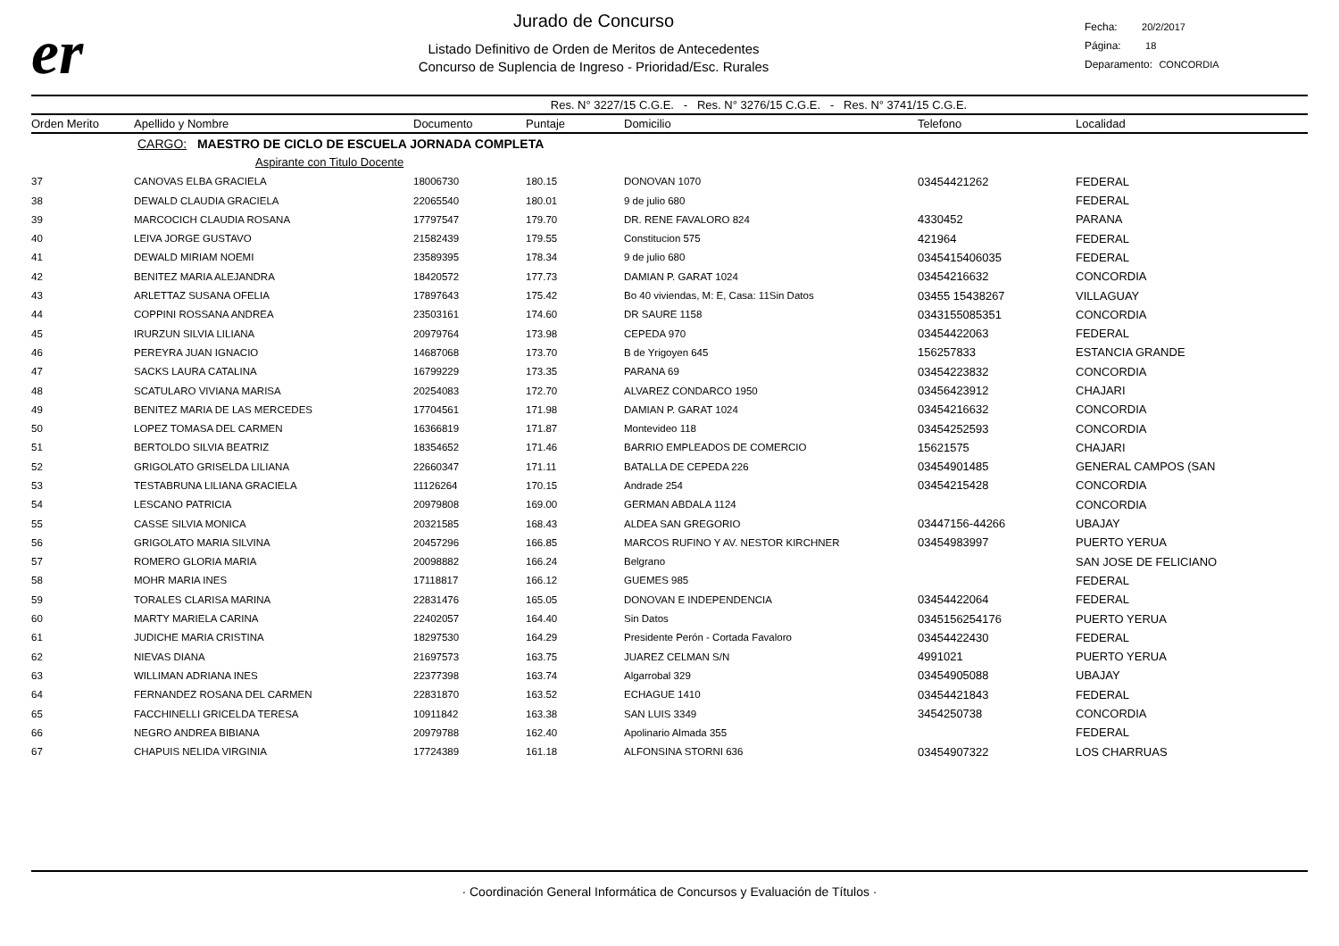er
Jurado de Concurso
Listado Definitivo de Orden de Meritos de Antecedentes
Concurso de Suplencia de Ingreso - Prioridad/Esc. Rurales
Fecha: 20/2/2017
Página: 18
Deparamento: CONCORDIA
Res. N° 3227/15 C.G.E. - Res. N° 3276/15 C.G.E. - Res. N° 3741/15 C.G.E.
| Orden Merito | Apellido y Nombre | Documento | Puntaje | Domicilio | Telefono | Localidad |
| --- | --- | --- | --- | --- | --- | --- |
| | CARGO: MAESTRO DE CICLO DE ESCUELA JORNADA COMPLETA | | | | | |
| | Aspirante con Titulo Docente | | | | | |
| 37 | CANOVAS ELBA GRACIELA | 18006730 | 180.15 | DONOVAN 1070 | 03454421262 | FEDERAL |
| 38 | DEWALD CLAUDIA GRACIELA | 22065540 | 180.01 | 9 de julio 680 | | FEDERAL |
| 39 | MARCOCICH CLAUDIA ROSANA | 17797547 | 179.70 | DR. RENE FAVALORO 824 | 4330452 | PARANA |
| 40 | LEIVA JORGE GUSTAVO | 21582439 | 179.55 | Constitucion 575 | 421964 | FEDERAL |
| 41 | DEWALD MIRIAM NOEMI | 23589395 | 178.34 | 9 de julio 680 | 0345415406035 | FEDERAL |
| 42 | BENITEZ MARIA ALEJANDRA | 18420572 | 177.73 | DAMIAN P. GARAT 1024 | 03454216632 | CONCORDIA |
| 43 | ARLETTAZ SUSANA OFELIA | 17897643 | 175.42 | Bo 40 viviendas, M: E, Casa: 11Sin Datos | 03455 15438267 | VILLAGUAY |
| 44 | COPPINI ROSSANA ANDREA | 23503161 | 174.60 | DR SAURE 1158 | 0343155085351 | CONCORDIA |
| 45 | IRURZUN SILVIA LILIANA | 20979764 | 173.98 | CEPEDA 970 | 03454422063 | FEDERAL |
| 46 | PEREYRA JUAN IGNACIO | 14687068 | 173.70 | B de Yrigoyen 645 | 156257833 | ESTANCIA GRANDE |
| 47 | SACKS LAURA CATALINA | 16799229 | 173.35 | PARANA 69 | 03454223832 | CONCORDIA |
| 48 | SCATULARO VIVIANA MARISA | 20254083 | 172.70 | ALVAREZ CONDARCO 1950 | 03456423912 | CHAJARI |
| 49 | BENITEZ MARIA DE LAS MERCEDES | 17704561 | 171.98 | DAMIAN P. GARAT 1024 | 03454216632 | CONCORDIA |
| 50 | LOPEZ TOMASA DEL CARMEN | 16366819 | 171.87 | Montevideo 118 | 03454252593 | CONCORDIA |
| 51 | BERTOLDO SILVIA BEATRIZ | 18354652 | 171.46 | BARRIO EMPLEADOS DE COMERCIO | 15621575 | CHAJARI |
| 52 | GRIGOLATO GRISELDA LILIANA | 22660347 | 171.11 | BATALLA DE CEPEDA 226 | 03454901485 | GENERAL CAMPOS (SAN |
| 53 | TESTABRUNA LILIANA GRACIELA | 11126264 | 170.15 | Andrade 254 | 03454215428 | CONCORDIA |
| 54 | LESCANO PATRICIA | 20979808 | 169.00 | GERMAN ABDALA 1124 | | CONCORDIA |
| 55 | CASSE SILVIA MONICA | 20321585 | 168.43 | ALDEA SAN GREGORIO | 03447156-44266 | UBAJAY |
| 56 | GRIGOLATO MARIA SILVINA | 20457296 | 166.85 | MARCOS RUFINO Y AV. NESTOR KIRCHNER | 03454983997 | PUERTO YERUA |
| 57 | ROMERO GLORIA MARIA | 20098882 | 166.24 | Belgrano | | SAN JOSE DE FELICIANO |
| 58 | MOHR MARIA INES | 17118817 | 166.12 | GUEMES 985 | | FEDERAL |
| 59 | TORALES CLARISA MARINA | 22831476 | 165.05 | DONOVAN E INDEPENDENCIA | 03454422064 | FEDERAL |
| 60 | MARTY MARIELA CARINA | 22402057 | 164.40 | Sin Datos | 0345156254176 | PUERTO YERUA |
| 61 | JUDICHE MARIA CRISTINA | 18297530 | 164.29 | Presidente Perón - Cortada Favaloro | 03454422430 | FEDERAL |
| 62 | NIEVAS DIANA | 21697573 | 163.75 | JUAREZ CELMAN S/N | 4991021 | PUERTO YERUA |
| 63 | WILLIMAN ADRIANA INES | 22377398 | 163.74 | Algarrobal 329 | 03454905088 | UBAJAY |
| 64 | FERNANDEZ ROSANA DEL CARMEN | 22831870 | 163.52 | ECHAGUE 1410 | 03454421843 | FEDERAL |
| 65 | FACCHINELLI GRICELDA TERESA | 10911842 | 163.38 | SAN LUIS 3349 | 3454250738 | CONCORDIA |
| 66 | NEGRO ANDREA BIBIANA | 20979788 | 162.40 | Apolinario Almada 355 | | FEDERAL |
| 67 | CHAPUIS NELIDA VIRGINIA | 17724389 | 161.18 | ALFONSINA STORNI 636 | 03454907322 | LOS CHARRUAS |
· Coordinación General Informática de Concursos y Evaluación de Títulos ·